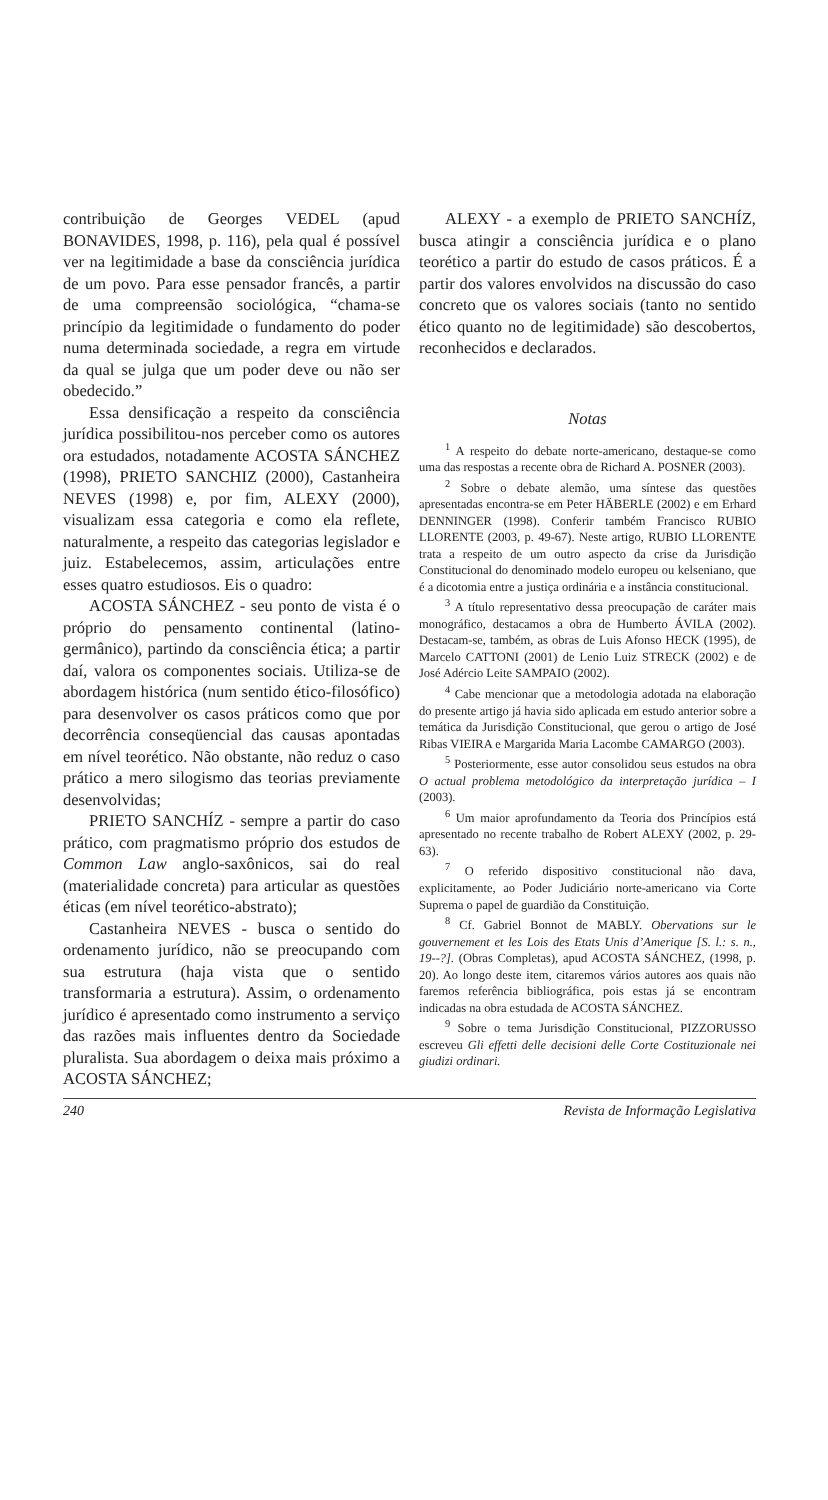contribuição de Georges VEDEL (apud BONAVIDES, 1998, p. 116), pela qual é possível ver na legitimidade a base da consciência jurídica de um povo. Para esse pensador francês, a partir de uma compreensão sociológica, “chama-se princípio da legitimidade o fundamento do poder numa determinada sociedade, a regra em virtude da qual se julga que um poder deve ou não ser obedecido.”
Essa densificação a respeito da consciência jurídica possibilitou-nos perceber como os autores ora estudados, notadamente ACOSTA SÁNCHEZ (1998), PRIETO SANCHIZ (2000), Castanheira NEVES (1998) e, por fim, ALEXY (2000), visualizam essa categoria e como ela reflete, naturalmente, a respeito das categorias legislador e juiz. Estabelecemos, assim, articulações entre esses quatro estudiosos. Eis o quadro:
ACOSTA SÁNCHEZ - seu ponto de vista é o próprio do pensamento continental (latino-germânico), partindo da consciência ética; a partir daí, valora os componentes sociais. Utiliza-se de abordagem histórica (num sentido ético-filosófico) para desenvolver os casos práticos como que por decorrência conseqüencial das causas apontadas em nível teorético. Não obstante, não reduz o caso prático a mero silogismo das teorias previamente desenvolvidas;
PRIETO SANCHÍZ - sempre a partir do caso prático, com pragmatismo próprio dos estudos de Common Law anglo-saxônicos, sai do real (materialidade concreta) para articular as questões éticas (em nível teorético-abstrato);
Castanheira NEVES - busca o sentido do ordenamento jurídico, não se preocupando com sua estrutura (haja vista que o sentido transformaria a estrutura). Assim, o ordenamento jurídico é apresentado como instrumento a serviço das razões mais influentes dentro da Sociedade pluralista. Sua abordagem o deixa mais próximo a ACOSTA SÁNCHEZ;
ALEXY - a exemplo de PRIETO SANCHÍZ, busca atingir a consciência jurídica e o plano teorético a partir do estudo de casos práticos. É a partir dos valores envolvidos na discussão do caso concreto que os valores sociais (tanto no sentido ético quanto no de legitimidade) são descobertos, reconhecidos e declarados.
Notas
<sup>1</sup> A respeito do debate norte-americano, destaque-se como uma das respostas a recente obra de Richard A. POSNER (2003).
<sup>2</sup> Sobre o debate alemão, uma síntese das questões apresentadas encontra-se em Peter HÄBERLE (2002) e em Erhard DENNINGER (1998). Conferir também Francisco RUBIO LLORENTE (2003, p. 49-67). Neste artigo, RUBIO LLORENTE trata a respeito de um outro aspecto da crise da Jurisdição Constitucional do denominado modelo europeu ou kelseniano, que é a dicotomia entre a justiça ordinária e a instância constitucional.
<sup>3</sup> A título representativo dessa preocupação de caráter mais monográfico, destacamos a obra de Humberto ÁVILA (2002). Destacam-se, também, as obras de Luis Afonso HECK (1995), de Marcelo CATTONI (2001) de Lenio Luiz STRECK (2002) e de José Adércio Leite SAMPAIO (2002).
<sup>4</sup> Cabe mencionar que a metodologia adotada na elaboração do presente artigo já havia sido aplicada em estudo anterior sobre a temática da Jurisdição Constitucional, que gerou o artigo de José Ribas VIEIRA e Margarida Maria Lacombe CAMARGO (2003).
<sup>5</sup> Posteriormente, esse autor consolidou seus estudos na obra O actual problema metodológico da interpretação jurídica – I (2003).
<sup>6</sup> Um maior aprofundamento da Teoria dos Princípios está apresentado no recente trabalho de Robert ALEXY (2002, p. 29-63).
<sup>7</sup> O referido dispositivo constitucional não dava, explicitamente, ao Poder Judiciário norte-americano via Corte Suprema o papel de guardião da Constituição.
<sup>8</sup> Cf. Gabriel Bonnot de MABLY. Obervations sur le gouvernement et les Lois des Etats Unis d’Amerique [S. l.: s. n., 19--?]. (Obras Completas), apud ACOSTA SÁNCHEZ, (1998, p. 20). Ao longo deste item, citaremos vários autores aos quais não faremos referência bibliográfica, pois estas já se encontram indicadas na obra estudada de ACOSTA SÁNCHEZ.
<sup>9</sup> Sobre o tema Jurisdição Constitucional, PIZZORUSSO escreveu Gli effetti delle decisioni delle Corte Costituzionale nei giudizi ordinari.
240 Revista de Informação Legislativa